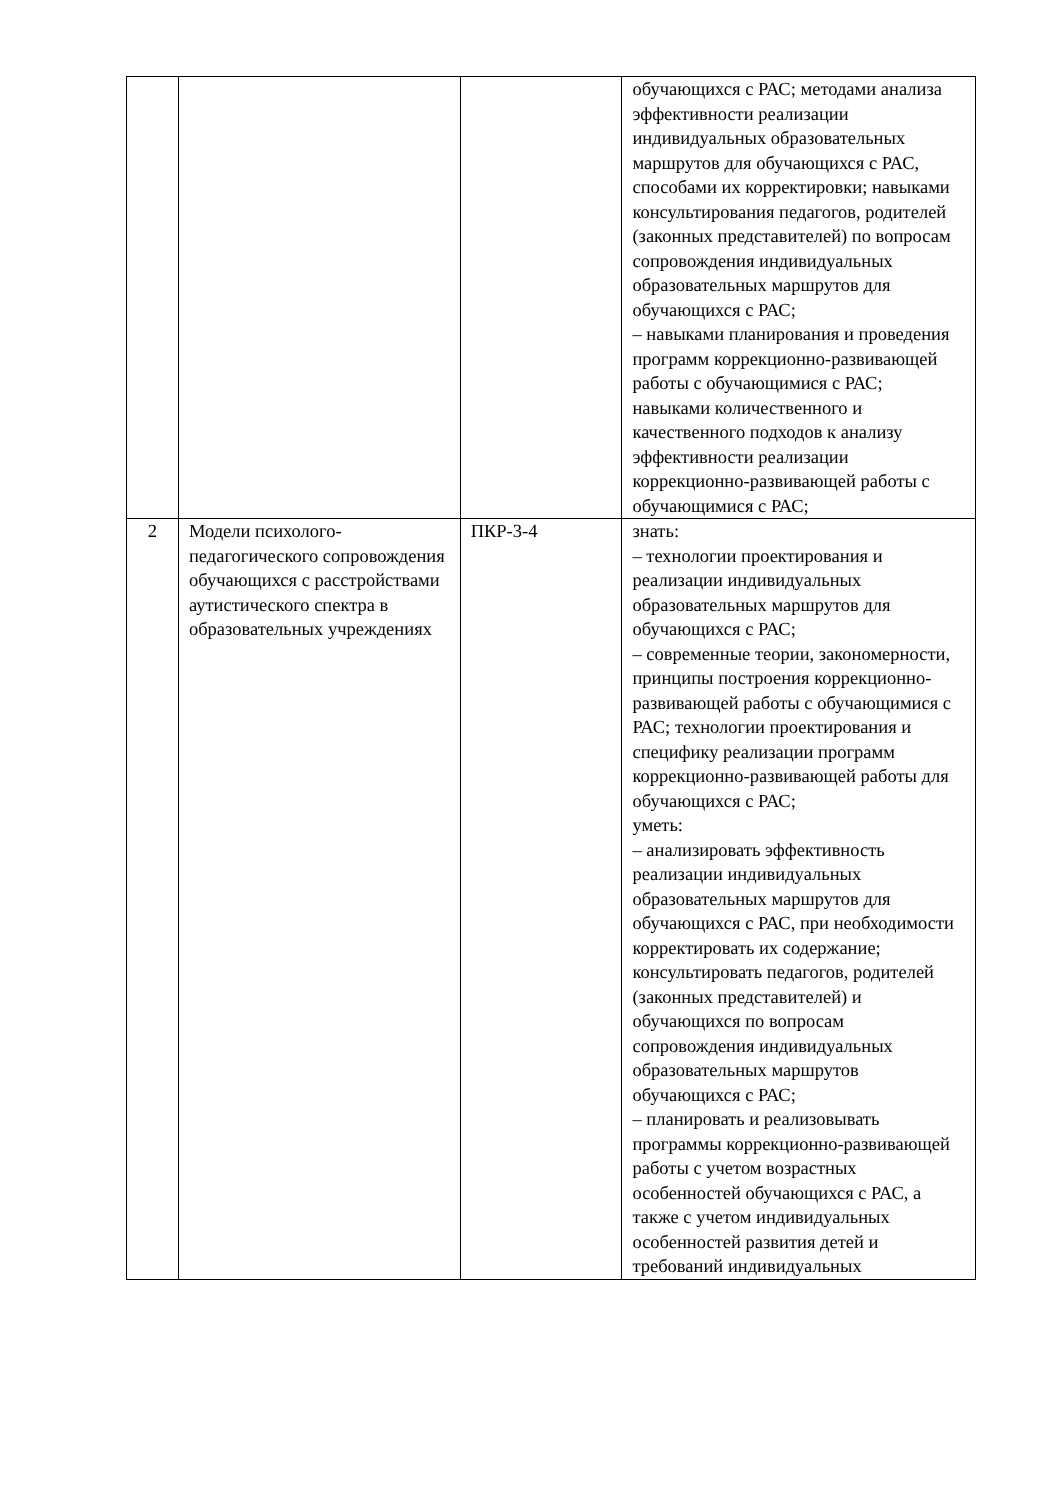| | | | обучающихся с РАС; методами анализа эффективности реализации индивидуальных образовательных маршрутов для обучающихся с РАС, способами их корректировки; навыками консультирования педагогов, родителей (законных представителей) по вопросам сопровождения индивидуальных образовательных маршрутов для обучающихся с РАС; – навыками планирования и проведения программ коррекционно-развивающей работы с обучающимися с РАС; навыками количественного и качественного подходов к анализу эффективности реализации коррекционно-развивающей работы с обучающимися с РАС; |
| 2 | Модели психолого-педагогического сопровождения обучающихся с расстройствами аутистического спектра в образовательных учреждениях | ПКР-3-4 | знать: – технологии проектирования и реализации индивидуальных образовательных маршрутов для обучающихся с РАС; – современные теории, закономерности, принципы построения коррекционно-развивающей работы с обучающимися с РАС; технологии проектирования и специфику реализации программ коррекционно-развивающей работы для обучающихся с РАС; уметь: – анализировать эффективность реализации индивидуальных образовательных маршрутов для обучающихся с РАС, при необходимости корректировать их содержание; консультировать педагогов, родителей (законных представителей) и обучающихся по вопросам сопровождения индивидуальных образовательных маршрутов обучающихся с РАС; – планировать и реализовывать программы коррекционно-развивающей работы с учетом возрастных особенностей обучающихся с РАС, а также с учетом индивидуальных особенностей развития детей и требований индивидуальных |